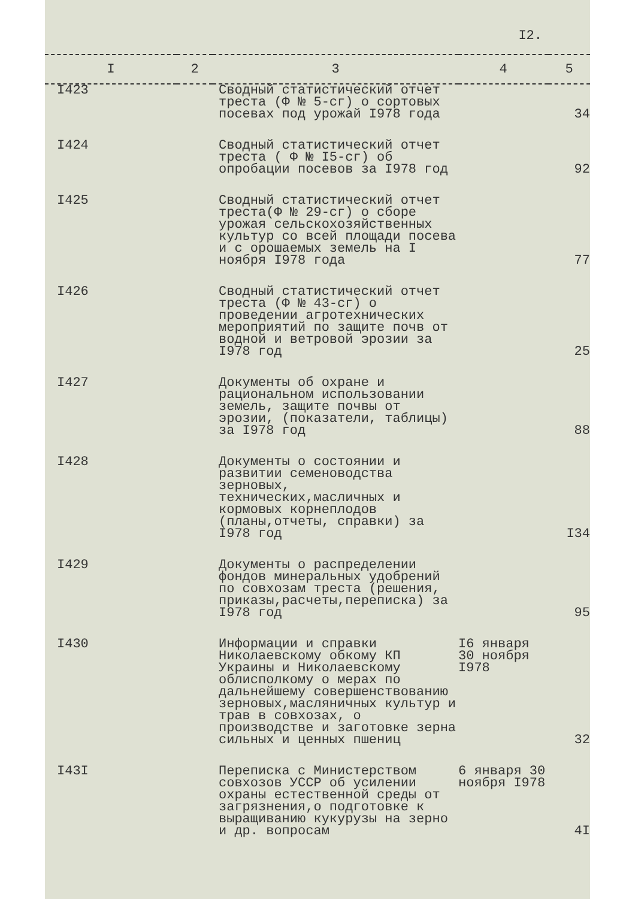I2.
| I | 2 | 3 | 4 | 5 |
| --- | --- | --- | --- | --- |
| I423 | | Сводный статистический отчет треста (Ф № 5-сг) о сортовых посевах под урожай I978 года | | 34 |
| I424 | | Сводный статистический отчет треста ( Ф № I5-сг) об опробации посевов за I978 год | | 92 |
| I425 | | Сводный статистический отчет треста(Ф № 29-сг) о сборе урожая сельскохозяйственных культур со всей площади посева и с орошаемых земель на I ноября I978 года | | 77 |
| I426 | | Сводный статистический отчет треста (Ф № 43-сг) о проведении агротехнических мероприятий по защите почв от водной и ветровой эрозии за I978 год | | 25 |
| I427 | | Документы об охране и рациональном использовании земель, защите почвы от эрозии, (показатели, таблицы) за I978 год | | 88 |
| I428 | | Документы о состоянии и развитии семеноводства зерновых, технических,масличных и кормовых корнеплодов (планы,отчеты, справки) за I978 год | | I34 |
| I429 | | Документы о распределении фондов минеральных удобрений по совхозам треста (решения, приказы,расчеты,переписка) за I978 год | | 95 |
| I430 | | Информации и справки Николаевскому обкому КП Украины и Николаевскому облисполкому о мерах по дальнейшему совершенствованию зерновых,масляничных культур и трав в совхозах, о производстве и заготовке зерна сильных и ценных пшениц | I6 января 30 ноября I978 | 32 |
| I43I | | Переписка с Министерством совхозов УССР об усилении охраны естественной среды от загрязнения,о подготовке к выращиванию кукурузы на зерно и др. вопросам | 6 января 30 ноября I978 | 4I |